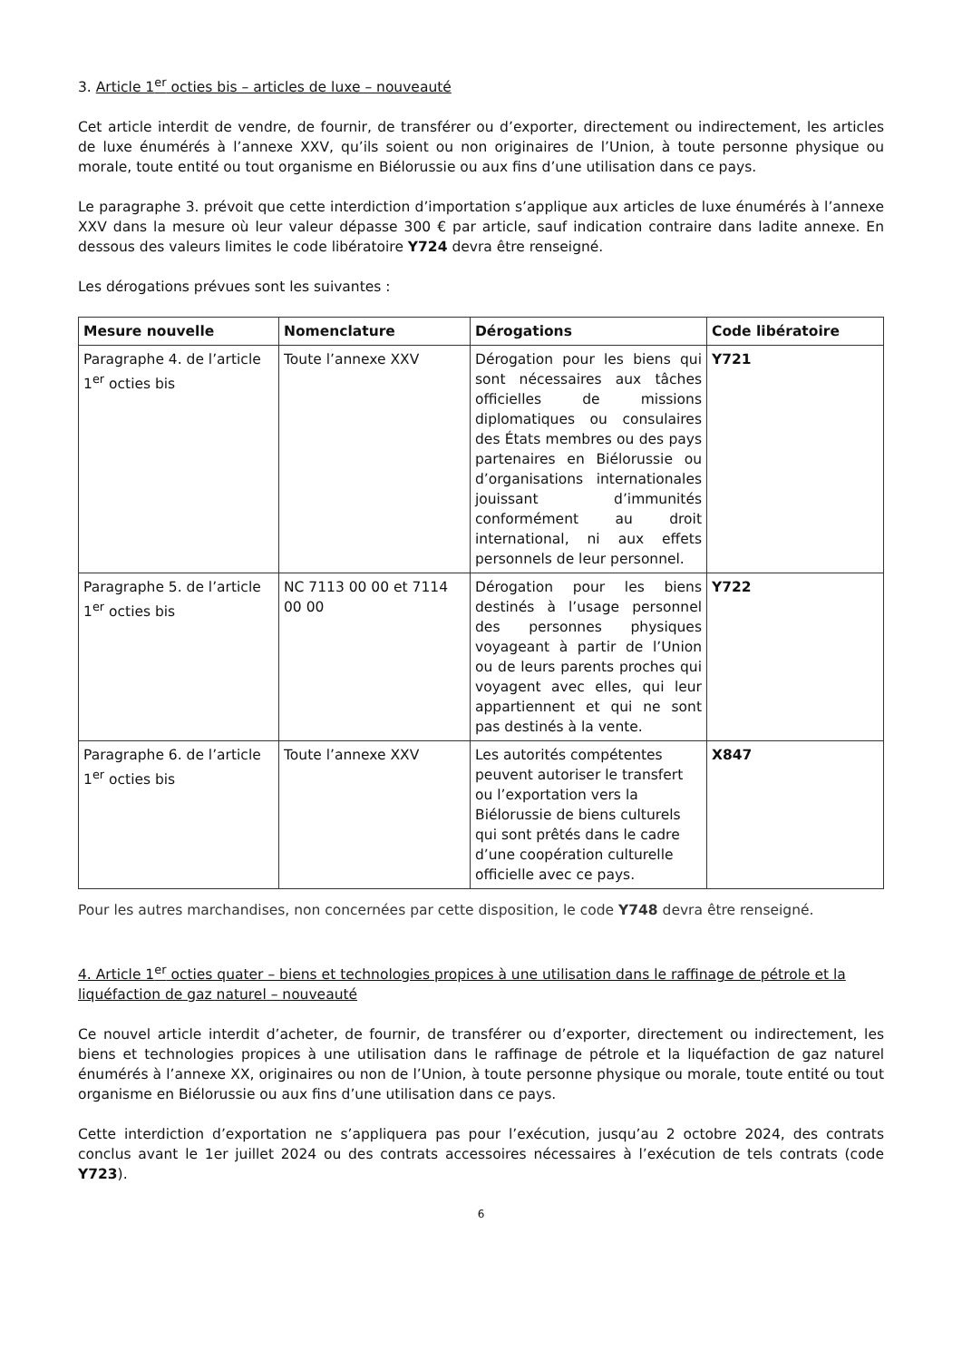3. Article 1<sup>er</sup> octies bis – articles de luxe – nouveauté
Cet article interdit de vendre, de fournir, de transférer ou d’exporter, directement ou indirectement, les articles de luxe énumérés à l’annexe XXV, qu’ils soient ou non originaires de l’Union, à toute personne physique ou morale, toute entité ou tout organisme en Biélorussie ou aux fins d’une utilisation dans ce pays.
Le paragraphe 3. prévoit que cette interdiction d’importation s’applique aux articles de luxe énumérés à l’annexe XXV dans la mesure où leur valeur dépasse 300 € par article, sauf indication contraire dans ladite annexe. En dessous des valeurs limites le code libératoire Y724 devra être renseigné.
Les dérogations prévues sont les suivantes :
| Mesure nouvelle | Nomenclature | Dérogations | Code libératoire |
| --- | --- | --- | --- |
| Paragraphe 4. de l’article 1<sup>er</sup> octies bis | Toute l’annexe XXV | Dérogation pour les biens qui sont nécessaires aux tâches officielles de missions diplomatiques ou consulaires des États membres ou des pays partenaires en Biélorussie ou d’organisations internationales jouissant d’immunités conformément au droit international, ni aux effets personnels de leur personnel. | Y721 |
| Paragraphe 5. de l’article 1<sup>er</sup> octies bis | NC 7113 00 00 et 7114 00 00 | Dérogation pour les biens destinés à l’usage personnel des personnes physiques voyageant à partir de l’Union ou de leurs parents proches qui voyagent avec elles, qui leur appartiennent et qui ne sont pas destinés à la vente. | Y722 |
| Paragraphe 6. de l’article 1<sup>er</sup> octies bis | Toute l’annexe XXV | Les autorités compétentes peuvent autoriser le transfert ou l’exportation vers la Biélorussie de biens culturels qui sont prêtés dans le cadre d’une coopération culturelle officielle avec ce pays. | X847 |
Pour les autres marchandises, non concernées par cette disposition, le code Y748 devra être renseigné.
4. Article 1<sup>er</sup> octies quater – biens et technologies propices à une utilisation dans le raffinage de pétrole et la liquéfaction de gaz naturel – nouveauté
Ce nouvel article interdit d’acheter, de fournir, de transférer ou d’exporter, directement ou indirectement, les biens et technologies propices à une utilisation dans le raffinage de pétrole et la liquéfaction de gaz naturel énumérés à l’annexe XX, originaires ou non de l’Union, à toute personne physique ou morale, toute entité ou tout organisme en Biélorussie ou aux fins d’une utilisation dans ce pays.
Cette interdiction d’exportation ne s’appliquera pas pour l’exécution, jusqu’au 2 octobre 2024, des contrats conclus avant le 1er juillet 2024 ou des contrats accessoires nécessaires à l’exécution de tels contrats (code Y723).
6